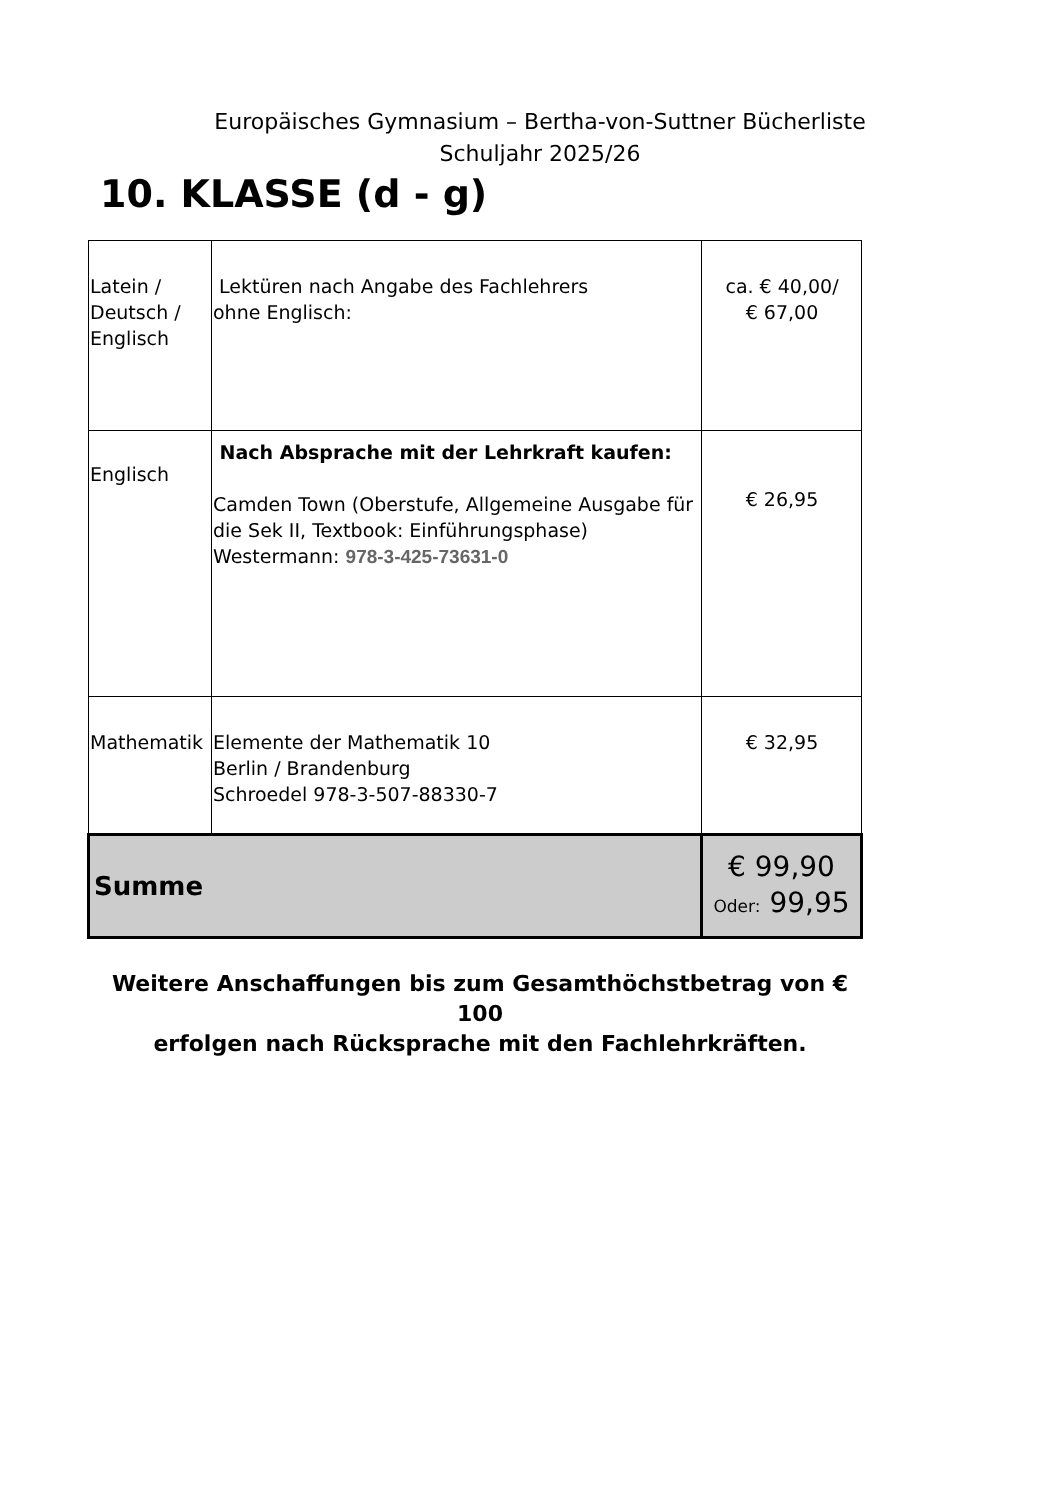Europäisches Gymnasium – Bertha-von-Suttner Bücherliste
Schuljahr 2025/26
10. KLASSE (d - g)
| Latein / Deutsch / Englisch | Lektüren nach Angabe des Fachlehrers ohne Englisch: | ca. € 40,00/ € 67,00 |
| Englisch | Nach Absprache mit der Lehrkraft kaufen: Camden Town (Oberstufe, Allgemeine Ausgabe für die Sek II, Textbook: Einführungsphase) Westermann: 978-3-425-73631-0 | € 26,95 |
| Mathematik | Elemente der Mathematik 10 Berlin / Brandenburg Schroedel 978-3-507-88330-7 | € 32,95 |
| Summe | | € 99,90 Oder: 99,95 |
Weitere Anschaffungen bis zum Gesamthöchstbetrag von € 100
erfolgen nach Rücksprache mit den Fachlehrkräften.